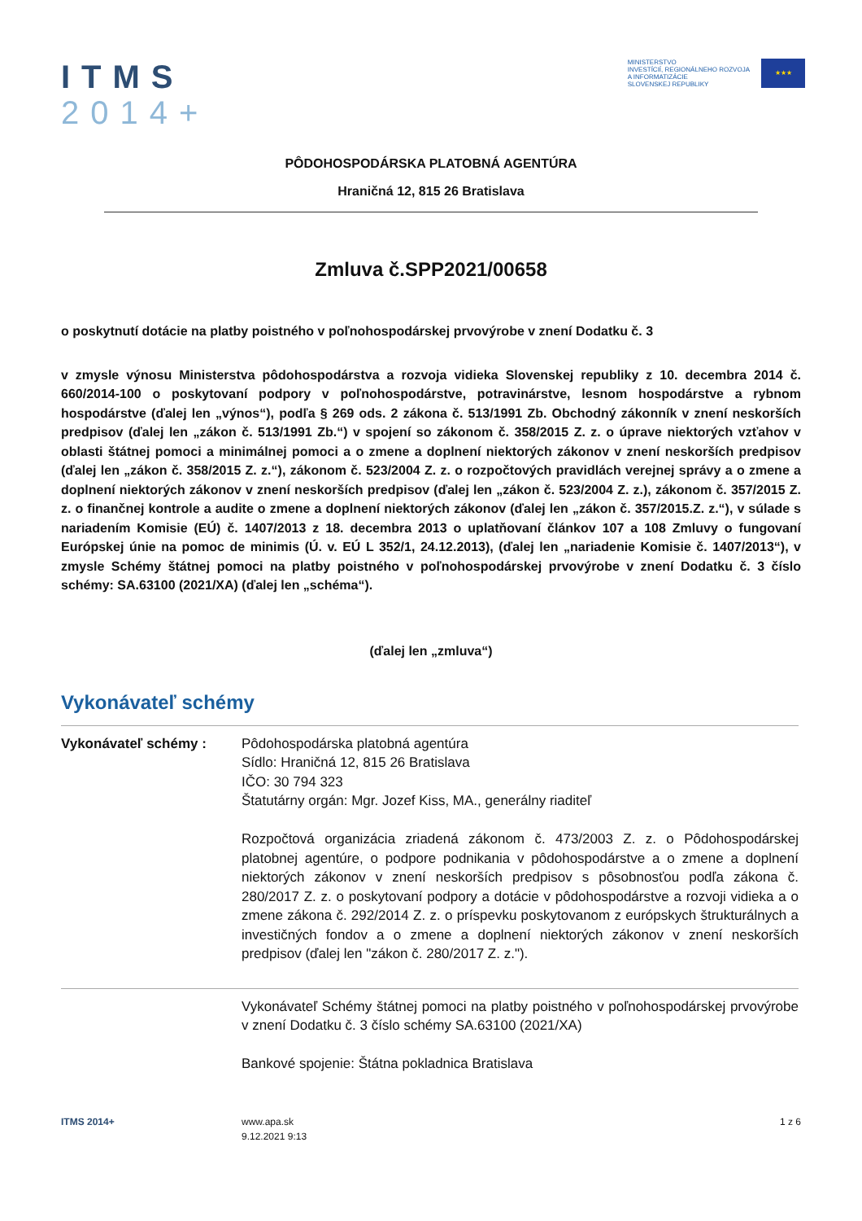ITMS
2014+
MINISTERSTVO
INVESTÍCIÍ, REGIONÁLNEHO ROZVOJA
A INFORMATIZÁCIE
SLOVENSKEJ REPUBLIKY
★★★
PÔDOHOSPODÁRSKA PLATOBNÁ AGENTÚRA
Hraničná 12, 815 26 Bratislava
Zmluva č.SPP2021/00658
o poskytnutí dotácie na platby poistného v poľnohospodárskej prvovýrobe v znení Dodatku č. 3
v zmysle výnosu Ministerstva pôdohospodárstva a rozvoja vidieka Slovenskej republiky z 10. decembra 2014 č. 660/2014-100 o poskytovaní podpory v poľnohospodárstve, potravinárstve, lesnom hospodárstve a rybnom hospodárstve (ďalej len „výnos“), podľa § 269 ods. 2 zákona č. 513/1991 Zb. Obchodný zákonník v znení neskorších predpisov (ďalej len „zákon č. 513/1991 Zb.“) v spojení so zákonom č. 358/2015 Z. z. o úprave niektorých vzťahov v oblasti štátnej pomoci a minimálnej pomoci a o zmene a doplnení niektorých zákonov v znení neskorších predpisov (ďalej len „zákon č. 358/2015 Z. z.“), zákonom č. 523/2004 Z. z. o rozpočtových pravidlách verejnej správy a o zmene a doplnení niektorých zákonov v znení neskorších predpisov (ďalej len „zákon č. 523/2004 Z. z.), zákonom č. 357/2015 Z. z. o finančnej kontrole a audite o zmene a doplnení niektorých zákonov (ďalej len „zákon č. 357/2015.Z. z.“), v súlade s nariadením Komisie (EÚ) č. 1407/2013 z 18. decembra 2013 o uplatňovaní článkov 107 a 108 Zmluvy o fungovaní Európskej únie na pomoc de minimis (Ú. v. EÚ L 352/1, 24.12.2013), (ďalej len „nariadenie Komisie č. 1407/2013“), v zmysle Schémy štátnej pomoci na platby poistného v poľnohospodárskej prvovýrobe v znení Dodatku č. 3 číslo schémy: SA.63100 (2021/XA) (ďalej len „schéma“).
(ďalej len „zmluva“)
Vykonávateľ schémy
Vykonávateľ schémy : Pôdohospodárska platobná agentúra
Sídlo: Hraničná 12, 815 26 Bratislava
IČO: 30 794 323
Štatutárny orgán: Mgr. Jozef Kiss, MA., generálny riaditeľ
Rozpočtová organizácia zriadená zákonom č. 473/2003 Z. z. o Pôdohospodárskej platobnej agentúre, o podpore podnikania v pôdohospodárstve a o zmene a doplnení niektorých zákonov v znení neskorších predpisov s pôsobnosťou podľa zákona č. 280/2017 Z. z. o poskytovaní podpory a dotácie v pôdohospodárstve a rozvoji vidieka a o zmene zákona č. 292/2014 Z. z. o príspevku poskytovanom z európskych štrukturálnych a investičných fondov a o zmene a doplnení niektorých zákonov v znení neskorších predpisov (ďalej len "zákon č. 280/2017 Z. z.").
Vykonávateľ Schémy štátnej pomoci na platby poistného v poľnohospodárskej prvovýrobe v znení Dodatku č. 3 číslo schémy SA.63100 (2021/XA)
Bankové spojenie: Štátna pokladnica Bratislava
ITMS 2014+ www.apa.sk
9.12.2021 9:13
1 z 6